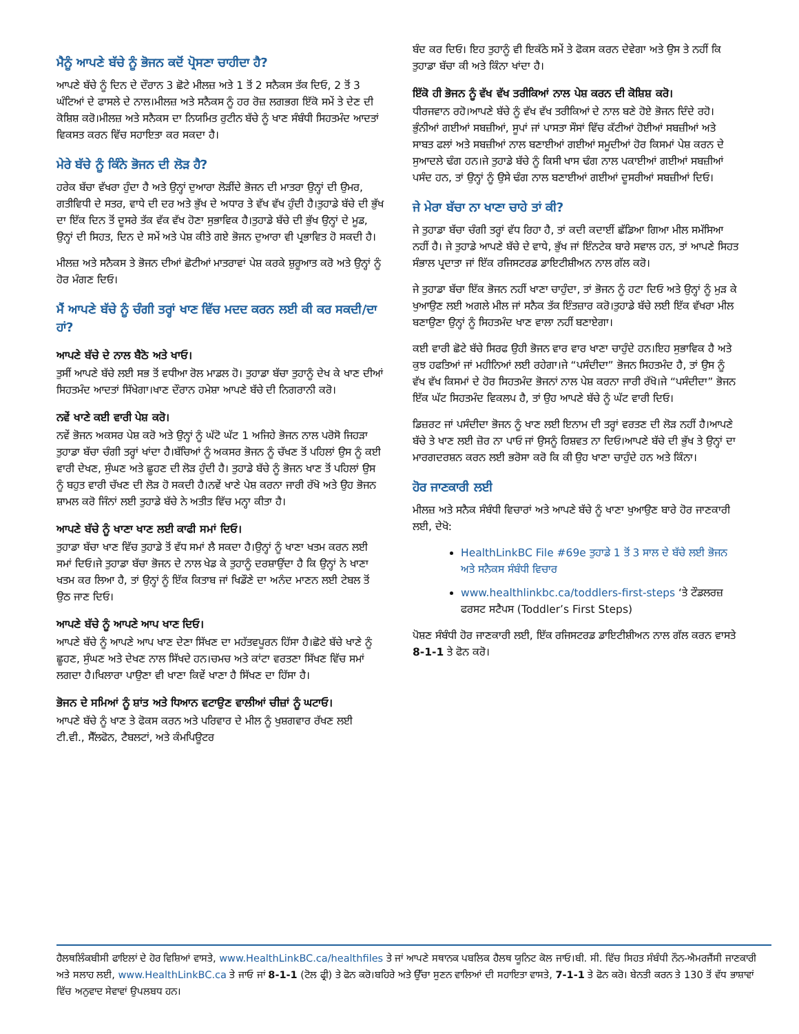ਮੈਨੂੰ ਆਪਣੇ ਬੱਚੇ ਨੂੰ ਭੋਜਨ ਕਦੋਂ ਪ੍ਰੋਸਣਾ ਚਾਹੀਦਾ ਹੈ?
ਆਪਣੇ ਬੱਚੇ ਨੂੰ ਦਿਨ ਦੇ ਦੌਰਾਨ 3 ਛੋਟੇ ਮੀਲਜ਼ ਅਤੇ 1 ਤੋਂ 2 ਸਨੈਕਸ ਤੱਕ ਦਿਓ, 2 ਤੋਂ 3 ਘੰਟਿਆਂ ਦੇ ਫਾਸਲੇ ਦੇ ਨਾਲ।ਮੀਲਜ਼ ਅਤੇ ਸਨੈਕਸ ਨੂੰ ਹਰ ਰੋਜ਼ ਲਗਭਗ ਇੱਕੋ ਸਮੇਂ ਤੇ ਦੇਣ ਦੀ ਕੋਸ਼ਿਸ਼ ਕਰੋ।ਮੀਲਜ਼ ਅਤੇ ਸਨੈਕਸ ਦਾ ਨਿਯਮਿਤ ਰੁਟੀਨ ਬੱਚੇ ਨੂੰ ਖਾਣ ਸੰਬੰਧੀ ਸਿਹਤਮੰਦ ਆਦਤਾਂ ਵਿਕਸਤ ਕਰਨ ਵਿੱਚ ਸਹਾਇਤਾ ਕਰ ਸਕਦਾ ਹੈ।
ਮੇਰੇ ਬੱਚੇ ਨੂੰ ਕਿੰਨੇ ਭੋਜਨ ਦੀ ਲੋੜ ਹੈ?
ਹਰੇਕ ਬੱਚਾ ਵੱਖਰਾ ਹੁੰਦਾ ਹੈ ਅਤੇ ਉਨ੍ਹਾਂ ਦੁਆਰਾ ਲੋੜੀਂਦੇ ਭੋਜਨ ਦੀ ਮਾਤਰਾ ਉਨ੍ਹਾਂ ਦੀ ਉਮਰ, ਗਤੀਵਿਧੀ ਦੇ ਸਤਰ, ਵਾਧੇ ਦੀ ਦਰ ਅਤੇ ਭੁੱਖ ਦੇ ਅਧਾਰ ਤੇ ਵੱਖ ਵੱਖ ਹੁੰਦੀ ਹੈ।ਤੁਹਾਡੇ ਬੱਚੇ ਦੀ ਭੁੱਖ ਦਾ ਇੱਕ ਦਿਨ ਤੋਂ ਦੂਸਰੇ ਤੱਕ ਵੱਕ ਵੱਖ ਹੋਣਾ ਸੁਭਾਵਿਕ ਹੈ।ਤੁਹਾਡੇ ਬੱਚੇ ਦੀ ਭੁੱਖ ਉਨ੍ਹਾਂ ਦੇ ਮੂਡ, ਉਨ੍ਹਾਂ ਦੀ ਸਿਹਤ, ਦਿਨ ਦੇ ਸਮੇਂ ਅਤੇ ਪੇਸ਼ ਕੀਤੇ ਗਏ ਭੋਜਨ ਦੁਆਰਾ ਵੀ ਪ੍ਰਭਾਵਿਤ ਹੋ ਸਕਦੀ ਹੈ।
ਮੀਲਜ਼ ਅਤੇ ਸਨੈਕਸ ਤੇ ਭੋਜਨ ਦੀਆਂ ਛੋਟੀਆਂ ਮਾਤਰਾਵਾਂ ਪੇਸ਼ ਕਰਕੇ ਸ਼ੁਰੂਆਤ ਕਰੋ ਅਤੇ ਉਨ੍ਹਾਂ ਨੂੰ ਹੋਰ ਮੰਗਣ ਦਿਓ।
ਮੈਂ ਆਪਣੇ ਬੱਚੇ ਨੂੰ ਚੰਗੀ ਤਰ੍ਹਾਂ ਖਾਣ ਵਿੱਚ ਮਦਦ ਕਰਨ ਲਈ ਕੀ ਕਰ ਸਕਦੀ/ਦਾ ਹਾਂ?
ਆਪਣੇ ਬੱਚੇ ਦੇ ਨਾਲ ਬੈਠੋ ਅਤੇ ਖਾਓ।
ਤੁਸੀਂ ਆਪਣੇ ਬੱਚੇ ਲਈ ਸਭ ਤੋਂ ਵਧੀਆ ਰੋਲ ਮਾਡਲ ਹੋ। ਤੁਹਾਡਾ ਬੱਚਾ ਤੁਹਾਨੂੰ ਦੇਖ ਕੇ ਖਾਣ ਦੀਆਂ ਸਿਹਤਮੰਦ ਆਦਤਾਂ ਸਿੱਖੇਗਾ।ਖਾਣ ਦੌਰਾਨ ਹਮੇਸ਼ਾ ਆਪਣੇ ਬੱਚੇ ਦੀ ਨਿਗਰਾਨੀ ਕਰੋ।
ਨਵੇਂ ਖਾਣੇ ਕਈ ਵਾਰੀ ਪੇਸ਼ ਕਰੋ।
ਨਵੇਂ ਭੋਜਨ ਅਕਸਰ ਪੇਸ਼ ਕਰੋ ਅਤੇ ਉਨ੍ਹਾਂ ਨੂੰ ਘੱਟੋ ਘੱਟ 1 ਅਜਿਹੇ ਭੋਜਨ ਨਾਲ ਪਰੋਸੋ ਜਿਹੜਾ ਤੁਹਾਡਾ ਬੱਚਾ ਚੰਗੀ ਤਰ੍ਹਾਂ ਖਾਂਦਾ ਹੈ।ਬੱਚਿਆਂ ਨੂੰ ਅਕਸਰ ਭੋਜਨ ਨੂੰ ਚੱਖਣ ਤੋਂ ਪਹਿਲਾਂ ਉਸ ਨੂੰ ਕਈ ਵਾਰੀ ਦੇਖਣ, ਸੁੰਘਣ ਅਤੇ ਛੂਹਣ ਦੀ ਲੋੜ ਹੁੰਦੀ ਹੈ। ਤੁਹਾਡੇ ਬੱਚੇ ਨੂੰ ਭੋਜਨ ਖਾਣ ਤੋਂ ਪਹਿਲਾਂ ਉਸ ਨੂੰ ਬਹੁਤ ਵਾਰੀ ਚੱਖਣ ਦੀ ਲੋੜ ਹੋ ਸਕਦੀ ਹੈ।ਨਵੇਂ ਖਾਣੇ ਪੇਸ਼ ਕਰਨਾ ਜਾਰੀ ਰੱਖੋ ਅਤੇ ਉਹ ਭੋਜਨ ਸ਼ਾਮਲ ਕਰੋ ਜਿੰਨਾਂ ਲਈ ਤੁਹਾਡੇ ਬੱਚੇ ਨੇ ਅਤੀਤ ਵਿੱਚ ਮਨ੍ਹਾ ਕੀਤਾ ਹੈ।
ਆਪਣੇ ਬੱਚੇ ਨੂੰ ਖਾਣਾ ਖਾਣ ਲਈ ਕਾਫੀ ਸਮਾਂ ਦਿਓ।
ਤੁਹਾਡਾ ਬੱਚਾ ਖਾਣ ਵਿੱਚ ਤੁਹਾਡੇ ਤੋਂ ਵੱਧ ਸਮਾਂ ਲੈ ਸਕਦਾ ਹੈ।ਉਨ੍ਹਾਂ ਨੂੰ ਖਾਣਾ ਖਤਮ ਕਰਨ ਲਈ ਸਮਾਂ ਦਿਓ।ਜੇ ਤੁਹਾਡਾ ਬੱਚਾ ਭੋਜਨ ਦੇ ਨਾਲ ਖੇਡ ਕੇ ਤੁਹਾਨੂੰ ਦਰਸ਼ਾਉਂਦਾ ਹੈ ਕਿ ਉਨ੍ਹਾਂ ਨੇ ਖਾਣਾ ਖਤਮ ਕਰ ਲਿਆ ਹੈ, ਤਾਂ ਉਨ੍ਹਾਂ ਨੂੰ ਇੱਕ ਕਿਤਾਬ ਜਾਂ ਖਿਡੌਣੇ ਦਾ ਅਨੰਦ ਮਾਣਨ ਲਈ ਟੇਬਲ ਤੋਂ ਉਠ ਜਾਣ ਦਿਓ।
ਆਪਣੇ ਬੱਚੇ ਨੂੰ ਆਪਣੇ ਆਪ ਖਾਣ ਦਿਓ।
ਆਪਣੇ ਬੱਚੇ ਨੂੰ ਆਪਣੇ ਆਪ ਖਾਣ ਦੇਣਾ ਸਿੱਖਣ ਦਾ ਮਹੱਤਵਪੂਰਨ ਹਿੱਸਾ ਹੈ।ਛੋਟੇ ਬੱਚੇ ਖਾਣੇ ਨੂੰ ਛੂਹਣ, ਸੁੰਘਣ ਅਤੇ ਦੇਖਣ ਨਾਲ ਸਿੱਖਦੇ ਹਨ।ਚਮਚ ਅਤੇ ਕਾਂਟਾ ਵਰਤਣਾ ਸਿੱਖਣ ਵਿੱਚ ਸਮਾਂ ਲਗਦਾ ਹੈ।ਖਿਲਾਰਾ ਪਾਉਣਾ ਵੀ ਖਾਣਾ ਕਿਵੇਂ ਖਾਣਾ ਹੈ ਸਿੱਖਣ ਦਾ ਹਿੱਸਾ ਹੈ।
ਭੋਜਨ ਦੇ ਸਮਿਆਂ ਨੂੰ ਸ਼ਾਂਤ ਅਤੇ ਧਿਆਨ ਵਟਾਉਣ ਵਾਲੀਆਂ ਚੀਜ਼ਾਂ ਨੂੰ ਘਟਾਓ।
ਆਪਣੇ ਬੱਚੇ ਨੂੰ ਖਾਣ ਤੇ ਫੋਕਸ ਕਰਨ ਅਤੇ ਪਰਿਵਾਰ ਦੇ ਮੀਲ ਨੂੰ ਖੁਸ਼ਗਵਾਰ ਰੱਖਣ ਲਈ ਟੀ.ਵੀ., ਸੈੱਲਫੋਨ, ਟੈਬਲਟਾਂ, ਅਤੇ ਕੰਮਪਿਊਟਰ
ਬੰਦ ਕਰ ਦਿਓ। ਇਹ ਤੁਹਾਨੂੰ ਵੀ ਇਕੱਠੇ ਸਮੇਂ ਤੇ ਫੋਕਸ ਕਰਨ ਦੇਵੇਗਾ ਅਤੇ ਉਸ ਤੇ ਨਹੀਂ ਕਿ ਤੁਹਾਡਾ ਬੱਚਾ ਕੀ ਅਤੇ ਕਿੰਨਾ ਖਾਂਦਾ ਹੈ।
ਇੱਕੋ ਹੀ ਭੋਜਨ ਨੂੰ ਵੱਖ ਵੱਖ ਤਰੀਕਿਆਂ ਨਾਲ ਪੇਸ਼ ਕਰਨ ਦੀ ਕੋਸ਼ਿਸ਼ ਕਰੋ।
ਧੀਰਜਵਾਨ ਰਹੋ।ਆਪਣੇ ਬੱਚੇ ਨੂੰ ਵੱਖ ਵੱਖ ਤਰੀਕਿਆਂ ਦੇ ਨਾਲ ਬਣੇ ਹੋਏ ਭੋਜਨ ਦਿੰਦੇ ਰਹੋ।ਭੁੰਨੀਆਂ ਗਈਆਂ ਸਬਜ਼ੀਆਂ, ਸੂਪਾਂ ਜਾਂ ਪਾਸਤਾ ਸੌਸਾਂ ਵਿੱਚ ਕੱਟੀਆਂ ਹੋਈਆਂ ਸਬਜ਼ੀਆਂ ਅਤੇ ਸਾਬਤ ਫਲਾਂ ਅਤੇ ਸਬਜ਼ੀਆਂ ਨਾਲ ਬਣਾਈਆਂ ਗਈਆਂ ਸਮੂਦੀਆਂ ਹੋਰ ਕਿਸਮਾਂ ਪੇਸ਼ ਕਰਨ ਦੇ ਸੁਆਦਲੇ ਢੰਗ ਹਨ।ਜੇ ਤੁਹਾਡੇ ਬੱਚੇ ਨੂੰ ਕਿਸੀ ਖਾਸ ਢੰਗ ਨਾਲ ਪਕਾਈਆਂ ਗਈਆਂ ਸਬਜ਼ੀਆਂ ਪਸੰਦ ਹਨ, ਤਾਂ ਉਨ੍ਹਾਂ ਨੂੰ ਉਸੇ ਢੰਗ ਨਾਲ ਬਣਾਈਆਂ ਗਈਆਂ ਦੂਸਰੀਆਂ ਸਬਜ਼ੀਆਂ ਦਿਓ।
ਜੇ ਮੇਰਾ ਬੱਚਾ ਨਾ ਖਾਣਾ ਚਾਹੇ ਤਾਂ ਕੀ?
ਜੇ ਤੁਹਾਡਾ ਬੱਚਾ ਚੰਗੀ ਤਰ੍ਹਾਂ ਵੱਧ ਰਿਹਾ ਹੈ, ਤਾਂ ਕਦੀ ਕਦਾਈਂ ਛੱਡਿਆ ਗਿਆ ਮੀਲ ਸਮੱਸਿਆ ਨਹੀਂ ਹੈ। ਜੇ ਤੁਹਾਡੇ ਆਪਣੇ ਬੱਚੇ ਦੇ ਵਾਧੇ, ਭੁੱਖ ਜਾਂ ਇੰਨਟੇਕ ਬਾਰੇ ਸਵਾਲ ਹਨ, ਤਾਂ ਆਪਣੇ ਸਿਹਤ ਸੰਭਾਲ ਪ੍ਰਦਾਤਾ ਜਾਂ ਇੱਕ ਰਜਿਸਟਰਡ ਡਾਇਟੀਸ਼ੀਅਨ ਨਾਲ ਗੱਲ ਕਰੋ।
ਜੇ ਤੁਹਾਡਾ ਬੱਚਾ ਇੱਕ ਭੋਜਨ ਨਹੀਂ ਖਾਣਾ ਚਾਹੁੰਦਾ, ਤਾਂ ਭੋਜਨ ਨੂੰ ਹਟਾ ਦਿਓ ਅਤੇ ਉਨ੍ਹਾਂ ਨੂੰ ਮੁੜ ਕੇ ਖੁਆਉਣ ਲਈ ਅਗਲੇ ਮੀਲ ਜਾਂ ਸਨੈਕ ਤੱਕ ਇੰਤਜ਼ਾਰ ਕਰੋ।ਤੁਹਾਡੇ ਬੱਚੇ ਲਈ ਇੱਕ ਵੱਖਰਾ ਮੀਲ ਬਣਾਉਣਾ ਉਨ੍ਹਾਂ ਨੂੰ ਸਿਹਤਮੰਦ ਖਾਣ ਵਾਲਾ ਨਹੀਂ ਬਣਾਏਗਾ।
ਕਈ ਵਾਰੀ ਛੋਟੇ ਬੱਚੇ ਸਿਰਫ ਉਹੀ ਭੋਜਨ ਵਾਰ ਵਾਰ ਖਾਣਾ ਚਾਹੁੰਦੇ ਹਨ।ਇਹ ਸੁਭਾਵਿਕ ਹੈ ਅਤੇ ਕੁਝ ਹਫਤਿਆਂ ਜਾਂ ਮਹੀਨਿਆਂ ਲਈ ਰਹੇਗਾ।ਜੇ “ਪਸੰਦੀਦਾ” ਭੋਜਨ ਸਿਹਤਮੰਦ ਹੈ, ਤਾਂ ਉਸ ਨੂੰ ਵੱਖ ਵੱਖ ਕਿਸਮਾਂ ਦੇ ਹੋਰ ਸਿਹਤਮੰਦ ਭੋਜਨਾਂ ਨਾਲ ਪੇਸ਼ ਕਰਨਾ ਜਾਰੀ ਰੱਖੋ।ਜੇ “ਪਸੰਦੀਦਾ” ਭੋਜਨ ਇੱਕ ਘੱਟ ਸਿਹਤਮੰਦ ਵਿਕਲਪ ਹੈ, ਤਾਂ ਉਹ ਆਪਣੇ ਬੱਚੇ ਨੂੰ ਘੱਟ ਵਾਰੀ ਦਿਓ।
ਡਿਜ਼ਰਟ ਜਾਂ ਪਸੰਦੀਦਾ ਭੋਜਨ ਨੂੰ ਖਾਣ ਲਈ ਇਨਾਮ ਦੀ ਤਰ੍ਹਾਂ ਵਰਤਣ ਦੀ ਲੋੜ ਨਹੀਂ ਹੈ।ਆਪਣੇ ਬੱਚੇ ਤੇ ਖਾਣ ਲਈ ਜ਼ੋਰ ਨਾ ਪਾਓ ਜਾਂ ਉਸਨੂੰ ਰਿਸ਼ਵਤ ਨਾ ਦਿਓ।ਆਪਣੇ ਬੱਚੇ ਦੀ ਭੁੱਖ ਤੇ ਉਨ੍ਹਾਂ ਦਾ ਮਾਰਗਦਰਸ਼ਨ ਕਰਨ ਲਈ ਭਰੋਸਾ ਕਰੋ ਕਿ ਕੀ ਉਹ ਖਾਣਾ ਚਾਹੁੰਦੇ ਹਨ ਅਤੇ ਕਿੰਨਾ।
ਹੋਰ ਜਾਣਕਾਰੀ ਲਈ
ਮੀਲਜ਼ ਅਤੇ ਸਨੈਕ ਸੰਬੰਧੀ ਵਿਚਾਰਾਂ ਅਤੇ ਆਪਣੇ ਬੱਚੇ ਨੂੰ ਖਾਣਾ ਖੁਆਉਣ ਬਾਰੇ ਹੋਰ ਜਾਣਕਾਰੀ ਲਈ, ਦੇਖੋ:
HealthLinkBC File #69e ਤੁਹਾਡੇ 1 ਤੋਂ 3 ਸਾਲ ਦੇ ਬੱਚੇ ਲਈ ਭੋਜਨ ਅਤੇ ਸਨੈਕਸ ਸੰਬੰਧੀ ਵਿਚਾਰ
www.healthlinkbc.ca/toddlers-first-steps ‘ਤੇ ਟੌਡਲਰਜ਼ ਫਰਸਟ ਸਟੈਪਸ (Toddler’s First Steps)
ਪੋਸ਼ਣ ਸੰਬੰਧੀ ਹੋਰ ਜਾਣਕਾਰੀ ਲਈ, ਇੱਕ ਰਜਿਸਟਰਡ ਡਾਇਟੀਸ਼ੀਅਨ ਨਾਲ ਗੱਲ ਕਰਨ ਵਾਸਤੇ 8-1-1 ਤੇ ਫੋਨ ਕਰੋ।
ਹੈਲਥਲਿੰਕਬੀਸੀ ਫਾਇਲਾਂ ਦੇ ਹੋਰ ਵਿਸ਼ਿਆਂ ਵਾਸਤੇ, www.HealthLinkBC.ca/healthfiles ਤੇ ਜਾਂ ਆਪਣੇ ਸਥਾਨਕ ਪਬਲਿਕ ਹੈਲਥ ਯੂਨਿਟ ਕੋਲ ਜਾਓ।ਬੀ. ਸੀ. ਵਿੱਚ ਸਿਹਤ ਸੰਬੰਧੀ ਨੌਨ-ਐਮਰਜੈਂਸੀ ਜਾਣਕਾਰੀ ਅਤੇ ਸਲਾਹ ਲਈ, www.HealthLinkBC.ca ਤੇ ਜਾਓ ਜਾਂ 8-1-1 (ਟੋਲ ਫ੍ਰੀ) ਤੇ ਫੋਨ ਕਰੋ।ਬਹਿਰੇ ਅਤੇ ਉੱਚਾ ਸੁਣਨ ਵਾਲਿਆਂ ਦੀ ਸਹਾਇਤਾ ਵਾਸਤੇ, 7-1-1 ਤੇ ਫੋਨ ਕਰੋ। ਬੇਨਤੀ ਕਰਨ ਤੇ 130 ਤੋਂ ਵੱਧ ਭਾਸ਼ਾਵਾਂ ਵਿੱਚ ਅਨੁਵਾਦ ਸੇਵਾਵਾਂ ਉਪਲਬਧ ਹਨ।